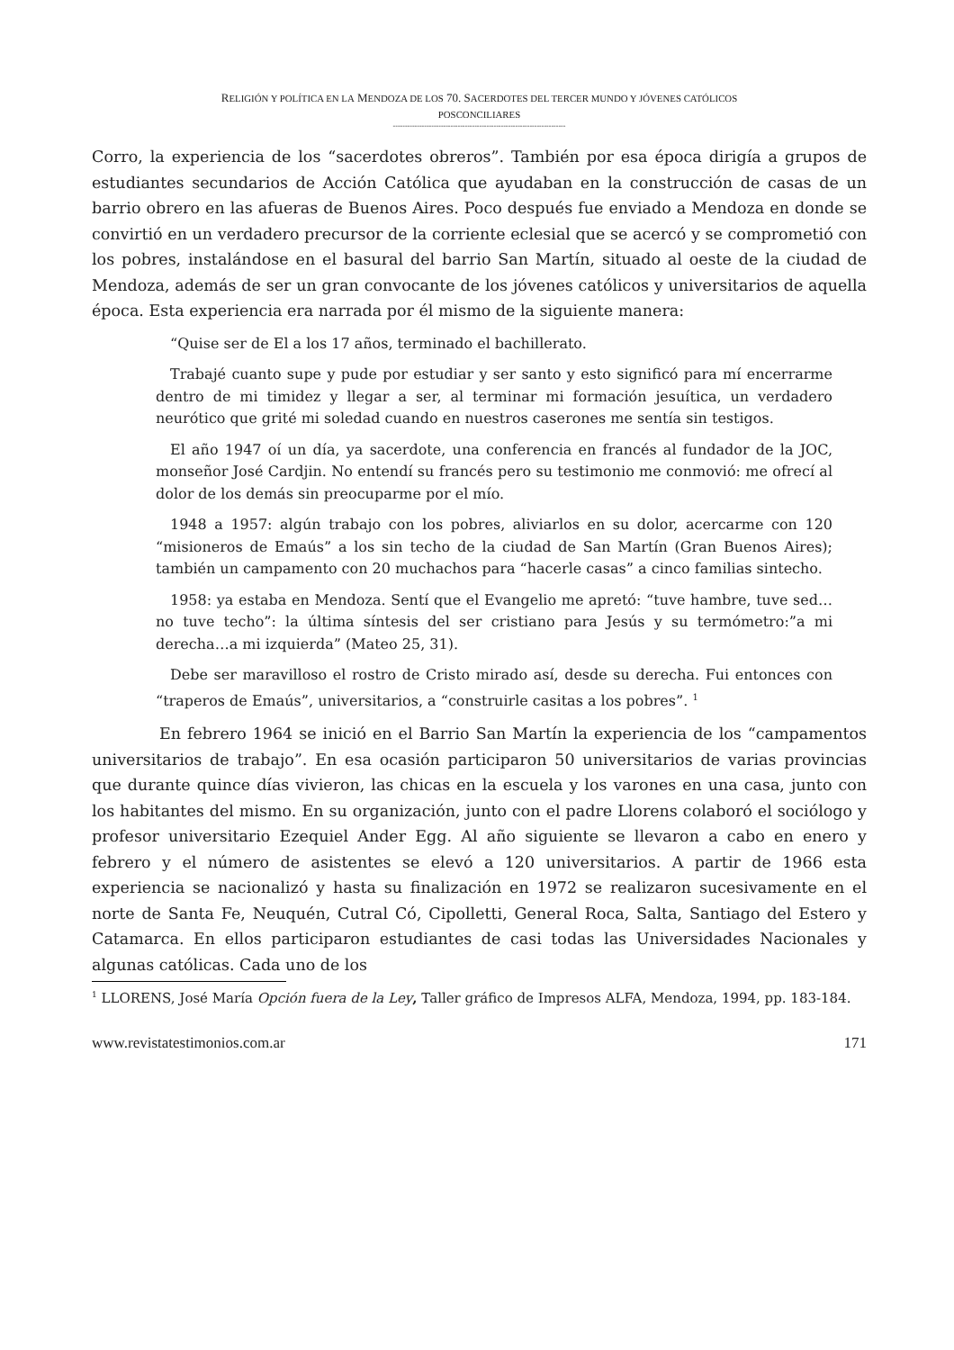RELIGIÓN Y POLÍTICA EN LA MENDOZA DE LOS 70. SACERDOTES DEL TERCER MUNDO Y JÓVENES CATÓLICOS
POSCONCILIARES
------------------------------------------------------------------------
Corro, la experiencia de los “sacerdotes obreros”. También por esa época dirigía a grupos de estudiantes secundarios de Acción Católica que ayudaban en la construcción de casas de un barrio obrero en las afueras de Buenos Aires. Poco después fue enviado a Mendoza en donde se convirtió en un verdadero precursor de la corriente eclesial que se acercó y se comprometió con los pobres, instalándose en el basural del barrio San Martín, situado al oeste de la ciudad de Mendoza, además de ser un gran convocante de los jóvenes católicos y universitarios de aquella época. Esta experiencia era narrada por él mismo de la siguiente manera:
“Quise ser de El a los 17 años, terminado el bachillerato.
Trabajé cuanto supe y pude por estudiar y ser santo y esto significó para mí encerrarme dentro de mi timidez y llegar a ser, al terminar mi formación jesuítica, un verdadero neurótico que grité mi soledad cuando en nuestros caserones me sentía sin testigos.
El año 1947 oí un día, ya sacerdote, una conferencia en francés al fundador de la JOC, monseñor José Cardjin. No entendí su francés pero su testimonio me conmovió: me ofrecí al dolor de los demás sin preocuparme por el mío.
1948 a 1957: algún trabajo con los pobres, aliviarlos en su dolor, acercarme con 120 “misioneros de Emaús” a los sin techo de la ciudad de San Martín (Gran Buenos Aires); también un campamento con 20 muchachos para “hacerle casas” a cinco familias sintecho.
1958: ya estaba en Mendoza. Sentí que el Evangelio me apretó: “tuve hambre, tuve sed…no tuve techo”: la última síntesis del ser cristiano para Jesús y su termómetro:”a mi derecha…a mi izquierda” (Mateo 25, 31).
Debe ser maravilloso el rostro de Cristo mirado así, desde su derecha. Fui entonces con “traperos de Emaús”, universitarios, a “construirle casitas a los pobres”. <sup>1</sup>
En febrero 1964 se inició en el Barrio San Martín la experiencia de los “campamentos universitarios de trabajo”. En esa ocasión participaron 50 universitarios de varias provincias que durante quince días vivieron, las chicas en la escuela y los varones en una casa, junto con los habitantes del mismo. En su organización, junto con el padre Llorens colaboró el sociólogo y profesor universitario Ezequiel Ander Egg. Al año siguiente se llevaron a cabo en enero y febrero y el número de asistentes se elevó a 120 universitarios. A partir de 1966 esta experiencia se nacionalizó y hasta su finalización en 1972 se realizaron sucesivamente en el norte de Santa Fe, Neuquén, Cutral Có, Cipolletti, General Roca, Salta, Santiago del Estero y Catamarca. En ellos participaron estudiantes de casi todas las Universidades Nacionales y algunas católicas. Cada uno de los
<sup>1</sup> LLORENS, José María Opción fuera de la Ley, Taller gráfico de Impresos ALFA, Mendoza, 1994, pp. 183-184.
www.revistatestimonios.com.ar 171